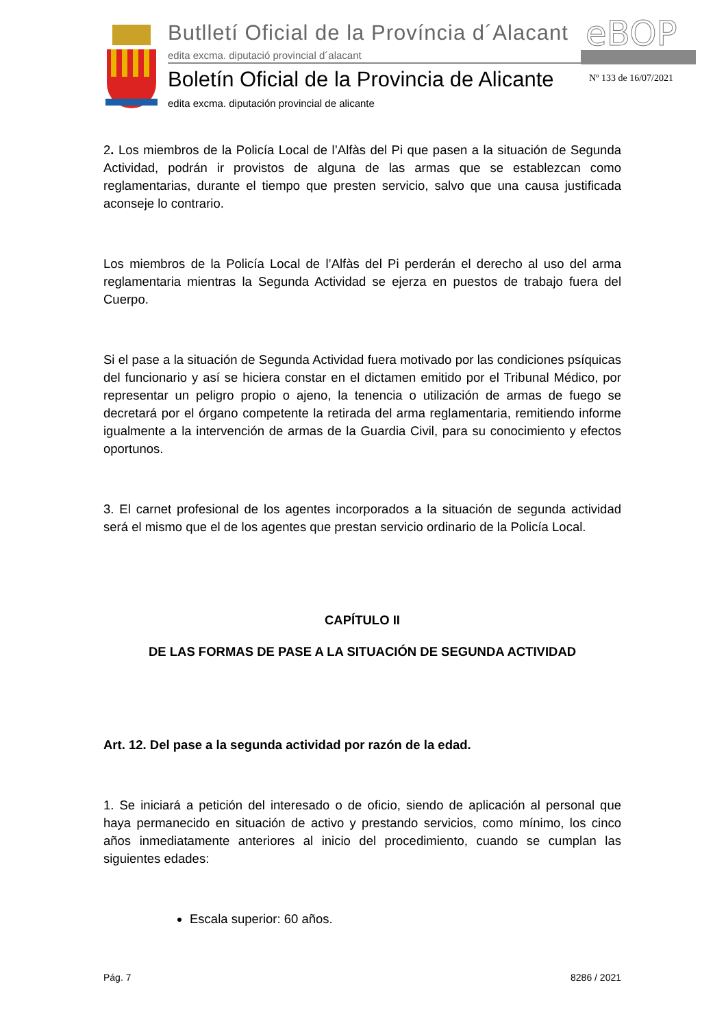Butlletí Oficial de la Província d´Alacant
edita excma. diputació provincial d´alacant
eBOP
Boletín Oficial de la Provincia de Alicante
edita excma. diputación provincial de alicante
Nº 133 de 16/07/2021
2. Los miembros de la Policía Local de l’Alfàs del Pi que pasen a la situación de Segunda Actividad, podrán ir provistos de alguna de las armas que se establezcan como reglamentarias, durante el tiempo que presten servicio, salvo que una causa justificada aconseje lo contrario.
Los miembros de la Policía Local de l’Alfàs del Pi perderán el derecho al uso del arma reglamentaria mientras la Segunda Actividad se ejerza en puestos de trabajo fuera del Cuerpo.
Si el pase a la situación de Segunda Actividad fuera motivado por las condiciones psíquicas del funcionario y así se hiciera constar en el dictamen emitido por el Tribunal Médico, por representar un peligro propio o ajeno, la tenencia o utilización de armas de fuego se decretará por el órgano competente la retirada del arma reglamentaria, remitiendo informe igualmente a la intervención de armas de la Guardia Civil, para su conocimiento y efectos oportunos.
3. El carnet profesional de los agentes incorporados a la situación de segunda actividad será el mismo que el de los agentes que prestan servicio ordinario de la Policía Local.
CAPÍTULO II
DE LAS FORMAS DE PASE A LA SITUACIÓN DE SEGUNDA ACTIVIDAD
Art. 12. Del pase a la segunda actividad por razón de la edad.
1. Se iniciará a petición del interesado o de oficio, siendo de aplicación al personal que haya permanecido en situación de activo y prestando servicios, como mínimo, los cinco años inmediatamente anteriores al inicio del procedimiento, cuando se cumplan las siguientes edades:
Escala superior: 60 años.
Pág. 7 8286 / 2021